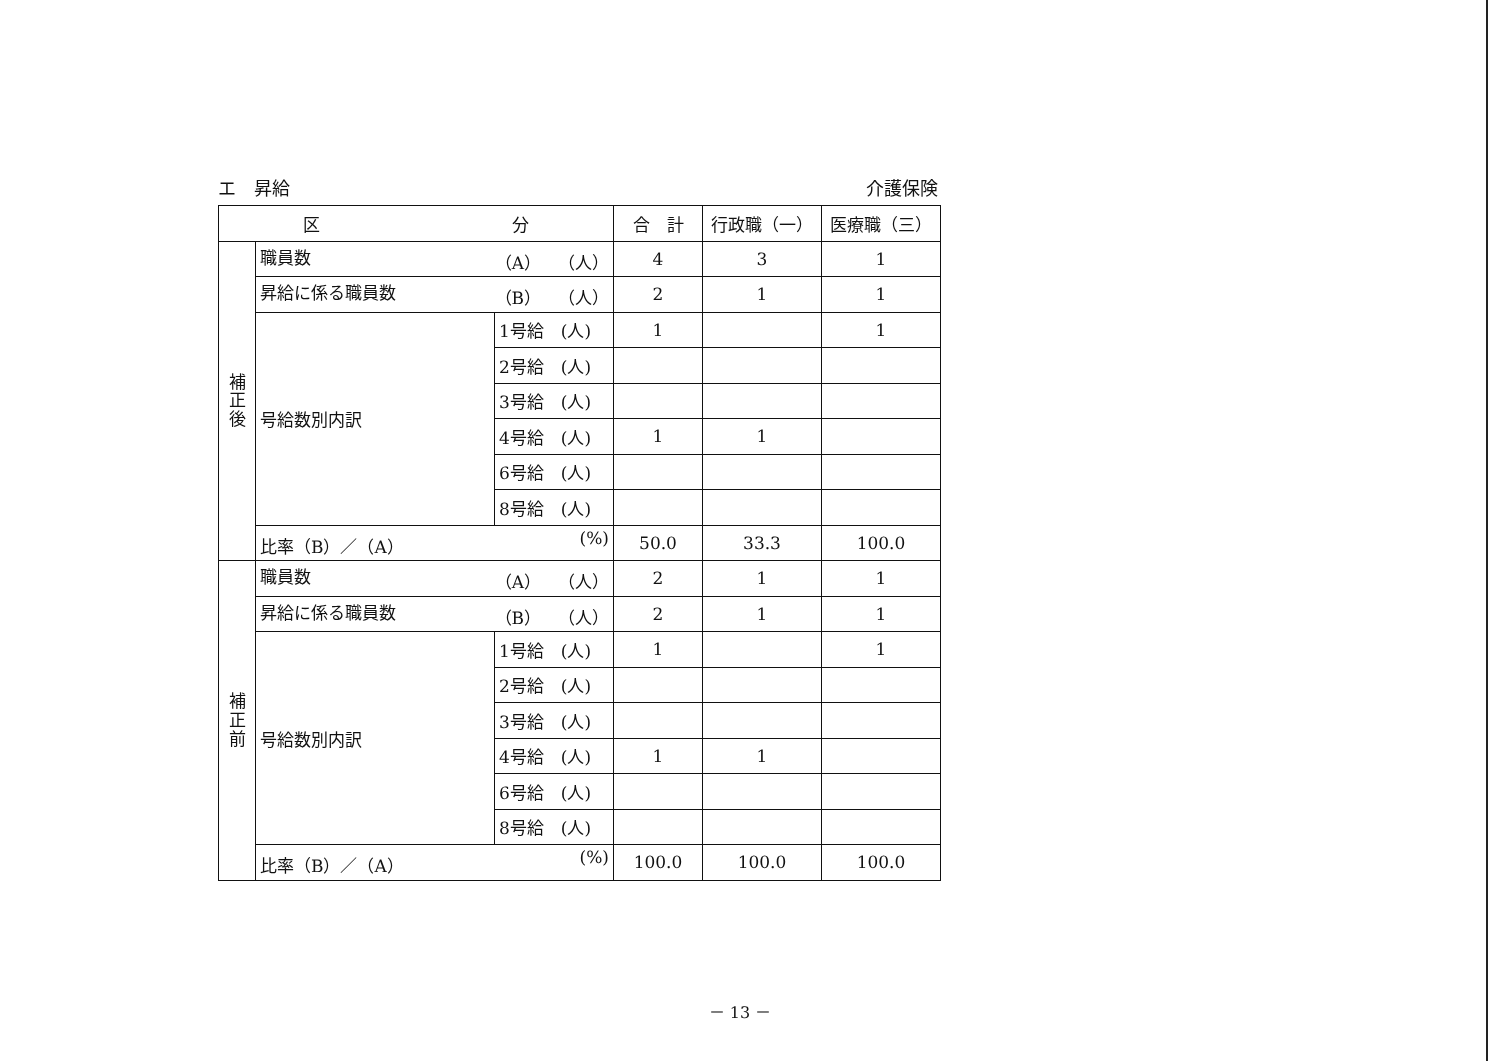エ　昇給 介護保険
| 区 分 | | | 合 計 | 行政職（一） | 医療職（三） |
| --- | --- | --- | --- | --- | --- |
| 補 正 後 | 職員数 （A） （人） | | 4 | 3 | 1 |
| | 昇給に係る職員数 （B） （人） | | 2 | 1 | 1 |
| | 号給数別内訳 | 1号給 (人) | 1 | | 1 |
| | | 2号給 (人) | | | |
| | | 3号給 (人) | | | |
| | | 4号給 (人) | 1 | 1 | |
| | | 6号給 (人) | | | |
| | | 8号給 (人) | | | |
| | 比率（B）／（A） (%) | | 50.0 | 33.3 | 100.0 |
| 補 正 前 | 職員数 （A） （人） | | 2 | 1 | 1 |
| | 昇給に係る職員数 （B） （人） | | 2 | 1 | 1 |
| | 号給数別内訳 | 1号給 (人) | 1 | | 1 |
| | | 2号給 (人) | | | |
| | | 3号給 (人) | | | |
| | | 4号給 (人) | 1 | 1 | |
| | | 6号給 (人) | | | |
| | | 8号給 (人) | | | |
| | 比率（B）／（A） (%) | | 100.0 | 100.0 | 100.0 |
－ 13 －